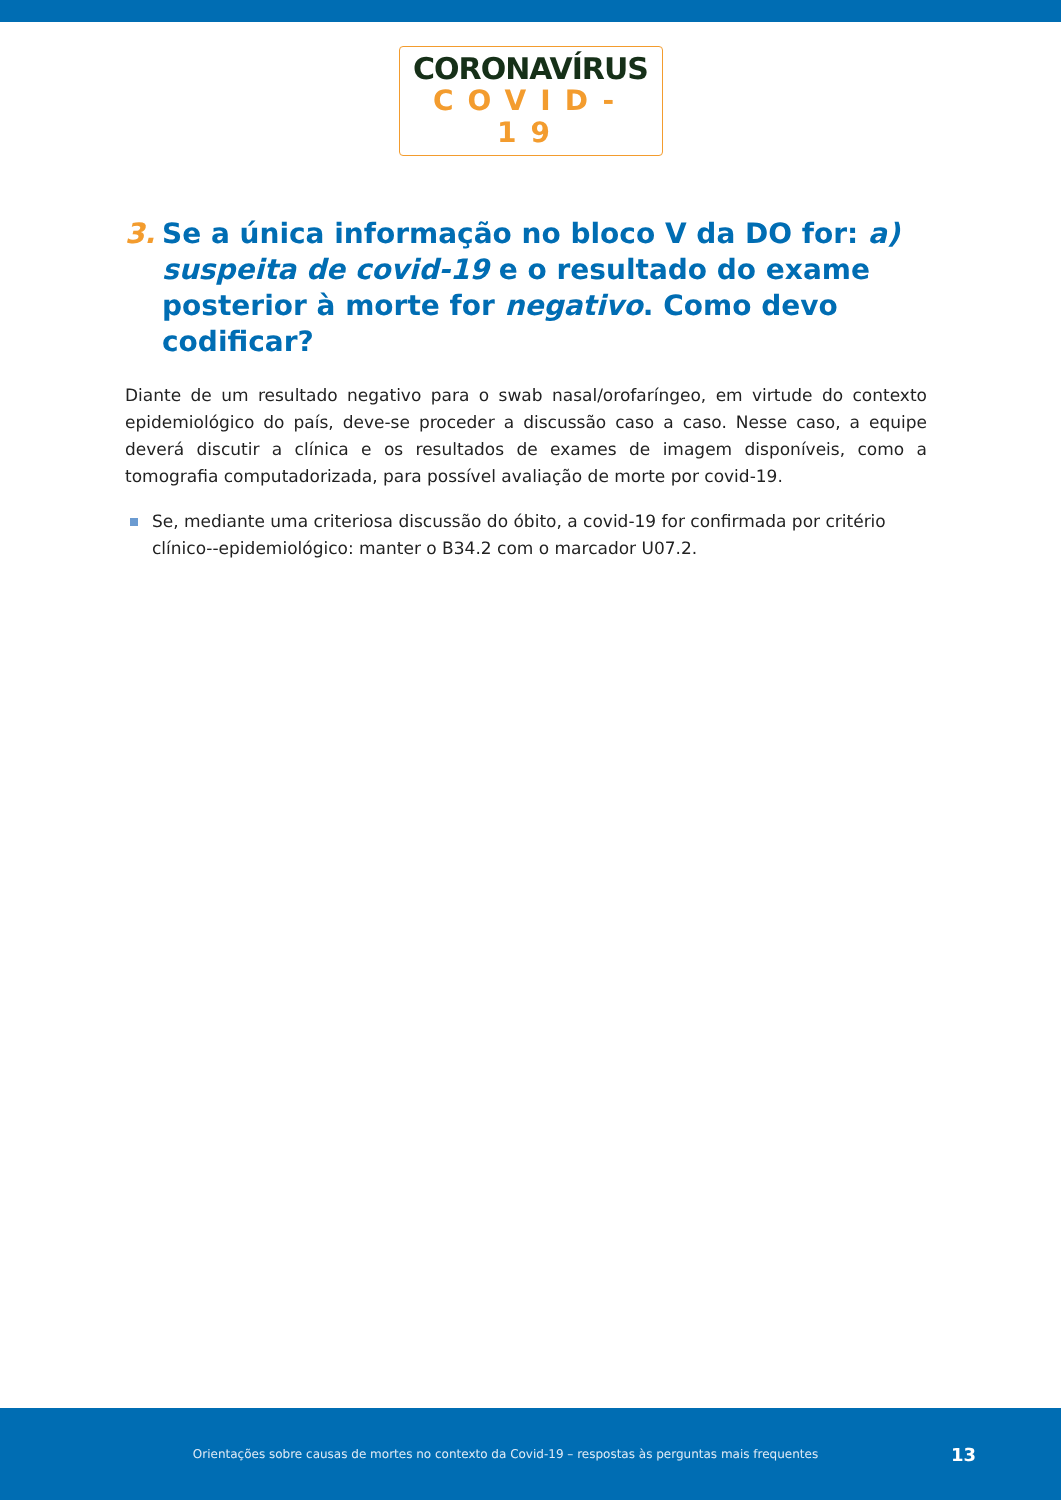CORONAVÍRUS
COVID-19
3. Se a única informação no bloco V da DO for: a) suspeita de covid-19 e o resultado do exame posterior à morte for negativo. Como devo codificar?
Diante de um resultado negativo para o swab nasal/orofaríngeo, em virtude do contexto epidemiológico do país, deve-se proceder a discussão caso a caso. Nesse caso, a equipe deverá discutir a clínica e os resultados de exames de imagem disponíveis, como a tomografia computadorizada, para possível avaliação de morte por covid-19.
Se, mediante uma criteriosa discussão do óbito, a covid-19 for confirmada por critério clínico--epidemiológico: manter o B34.2 com o marcador U07.2.
Orientações sobre causas de mortes no contexto da Covid-19 – respostas às perguntas mais frequentes 13